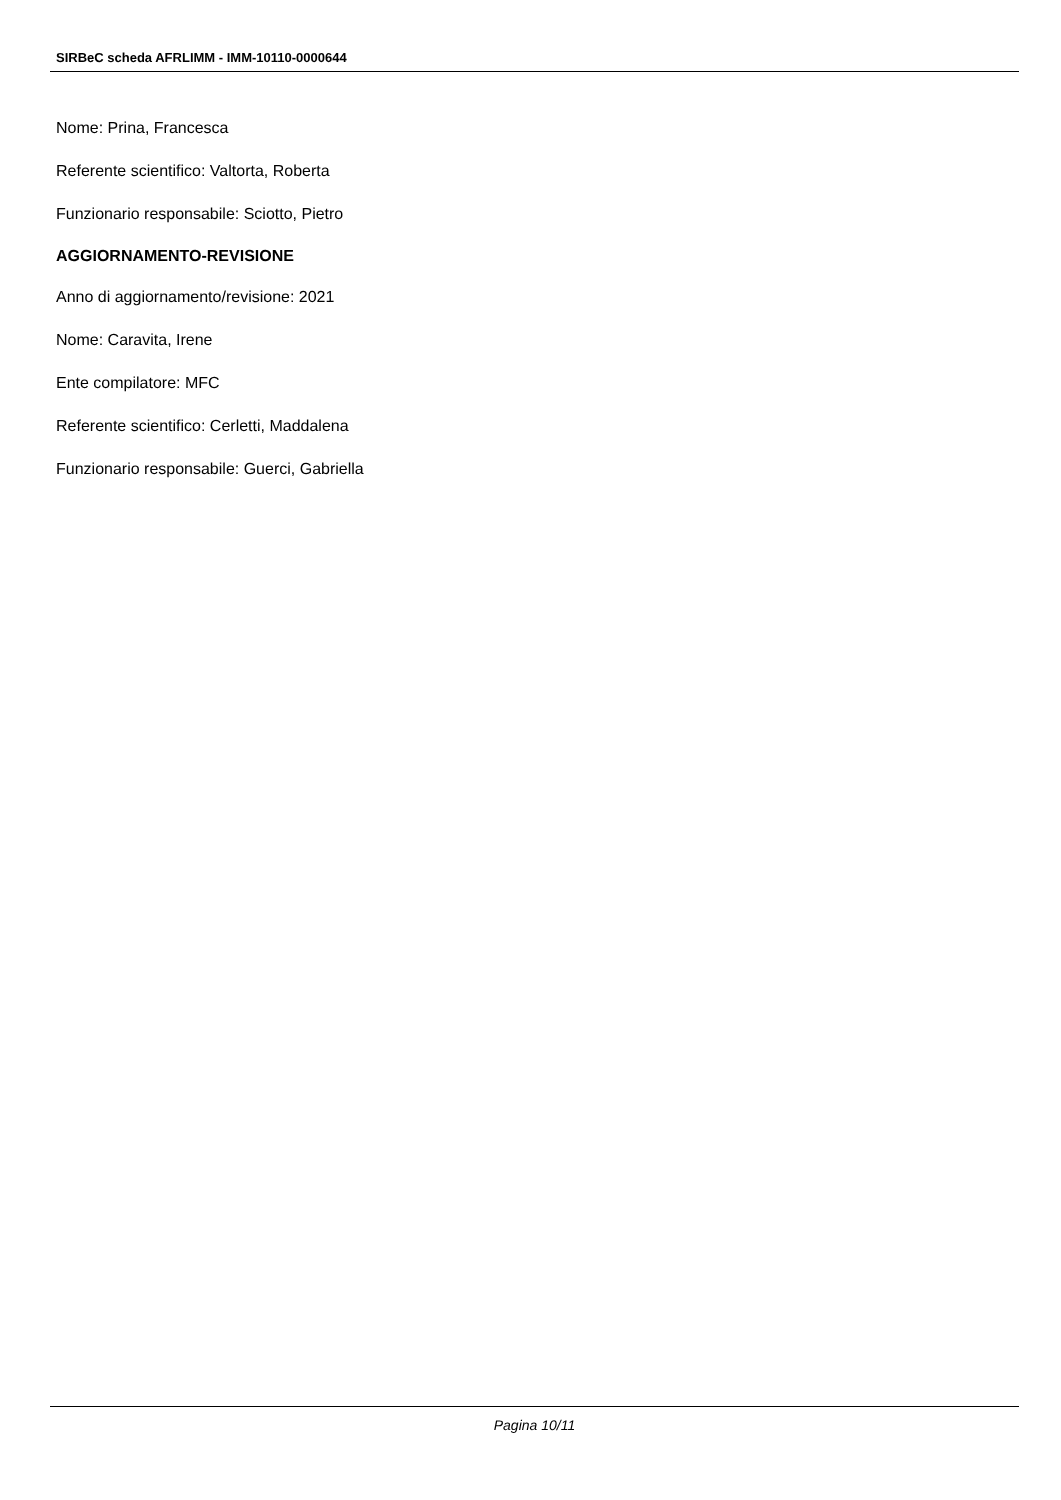SIRBeC scheda AFRLIMM - IMM-10110-0000644
Nome: Prina, Francesca
Referente scientifico: Valtorta, Roberta
Funzionario responsabile: Sciotto, Pietro
AGGIORNAMENTO-REVISIONE
Anno di aggiornamento/revisione: 2021
Nome: Caravita, Irene
Ente compilatore: MFC
Referente scientifico: Cerletti, Maddalena
Funzionario responsabile: Guerci, Gabriella
Pagina 10/11